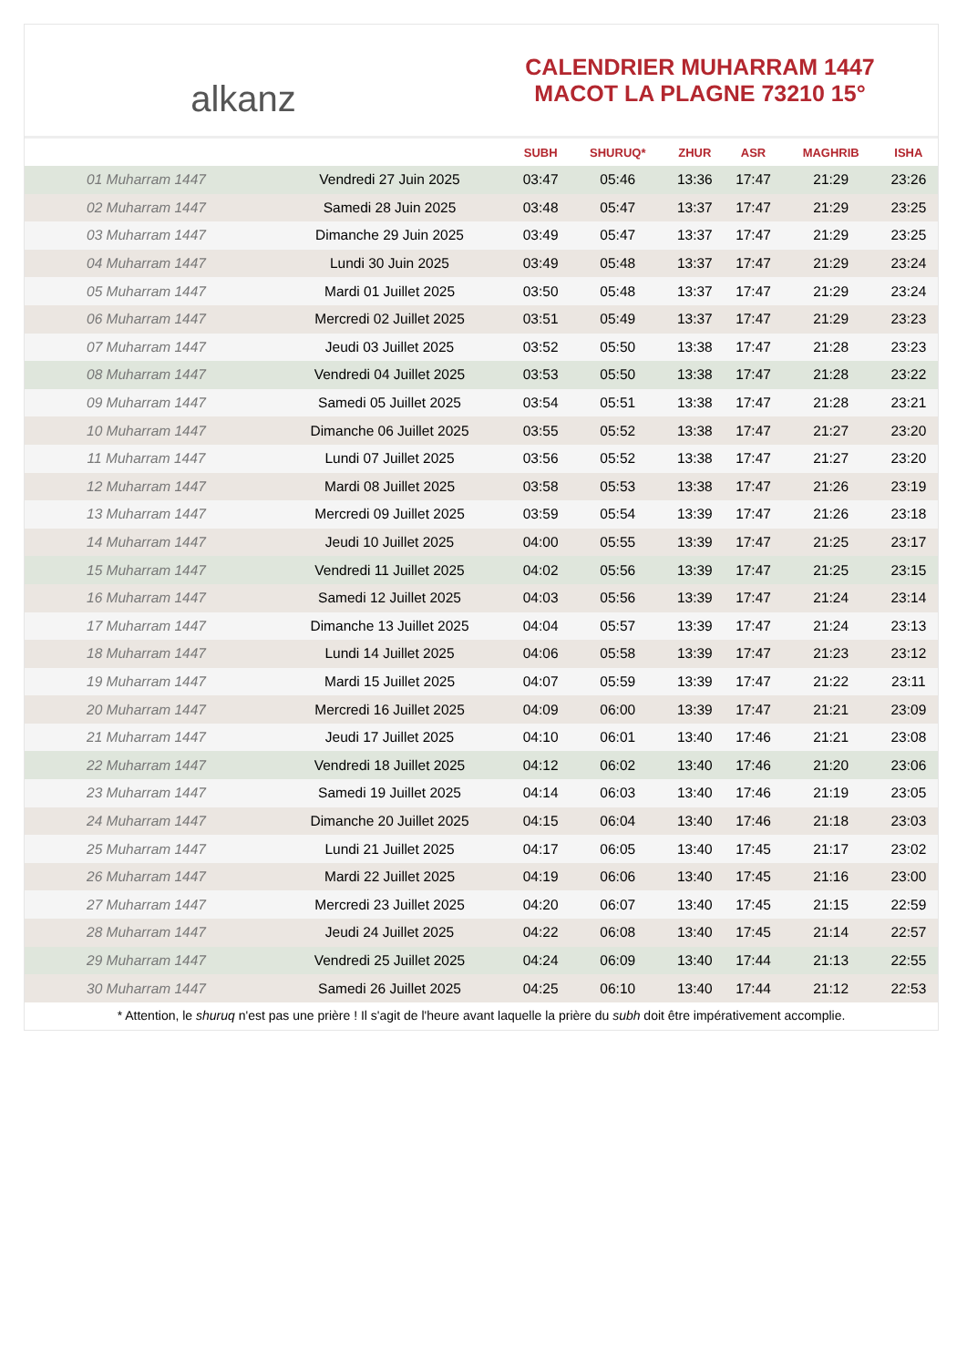alkanz
CALENDRIER MUHARRAM 1447
MACOT LA PLAGNE 73210 15°
| | | SUBH | SHURUQ* | ZHUR | ASR | MAGHRIB | ISHA |
| --- | --- | --- | --- | --- | --- | --- | --- |
| 01 Muharram 1447 | Vendredi 27 Juin 2025 | 03:47 | 05:46 | 13:36 | 17:47 | 21:29 | 23:26 |
| 02 Muharram 1447 | Samedi 28 Juin 2025 | 03:48 | 05:47 | 13:37 | 17:47 | 21:29 | 23:25 |
| 03 Muharram 1447 | Dimanche 29 Juin 2025 | 03:49 | 05:47 | 13:37 | 17:47 | 21:29 | 23:25 |
| 04 Muharram 1447 | Lundi 30 Juin 2025 | 03:49 | 05:48 | 13:37 | 17:47 | 21:29 | 23:24 |
| 05 Muharram 1447 | Mardi 01 Juillet 2025 | 03:50 | 05:48 | 13:37 | 17:47 | 21:29 | 23:24 |
| 06 Muharram 1447 | Mercredi 02 Juillet 2025 | 03:51 | 05:49 | 13:37 | 17:47 | 21:29 | 23:23 |
| 07 Muharram 1447 | Jeudi 03 Juillet 2025 | 03:52 | 05:50 | 13:38 | 17:47 | 21:28 | 23:23 |
| 08 Muharram 1447 | Vendredi 04 Juillet 2025 | 03:53 | 05:50 | 13:38 | 17:47 | 21:28 | 23:22 |
| 09 Muharram 1447 | Samedi 05 Juillet 2025 | 03:54 | 05:51 | 13:38 | 17:47 | 21:28 | 23:21 |
| 10 Muharram 1447 | Dimanche 06 Juillet 2025 | 03:55 | 05:52 | 13:38 | 17:47 | 21:27 | 23:20 |
| 11 Muharram 1447 | Lundi 07 Juillet 2025 | 03:56 | 05:52 | 13:38 | 17:47 | 21:27 | 23:20 |
| 12 Muharram 1447 | Mardi 08 Juillet 2025 | 03:58 | 05:53 | 13:38 | 17:47 | 21:26 | 23:19 |
| 13 Muharram 1447 | Mercredi 09 Juillet 2025 | 03:59 | 05:54 | 13:39 | 17:47 | 21:26 | 23:18 |
| 14 Muharram 1447 | Jeudi 10 Juillet 2025 | 04:00 | 05:55 | 13:39 | 17:47 | 21:25 | 23:17 |
| 15 Muharram 1447 | Vendredi 11 Juillet 2025 | 04:02 | 05:56 | 13:39 | 17:47 | 21:25 | 23:15 |
| 16 Muharram 1447 | Samedi 12 Juillet 2025 | 04:03 | 05:56 | 13:39 | 17:47 | 21:24 | 23:14 |
| 17 Muharram 1447 | Dimanche 13 Juillet 2025 | 04:04 | 05:57 | 13:39 | 17:47 | 21:24 | 23:13 |
| 18 Muharram 1447 | Lundi 14 Juillet 2025 | 04:06 | 05:58 | 13:39 | 17:47 | 21:23 | 23:12 |
| 19 Muharram 1447 | Mardi 15 Juillet 2025 | 04:07 | 05:59 | 13:39 | 17:47 | 21:22 | 23:11 |
| 20 Muharram 1447 | Mercredi 16 Juillet 2025 | 04:09 | 06:00 | 13:39 | 17:47 | 21:21 | 23:09 |
| 21 Muharram 1447 | Jeudi 17 Juillet 2025 | 04:10 | 06:01 | 13:40 | 17:46 | 21:21 | 23:08 |
| 22 Muharram 1447 | Vendredi 18 Juillet 2025 | 04:12 | 06:02 | 13:40 | 17:46 | 21:20 | 23:06 |
| 23 Muharram 1447 | Samedi 19 Juillet 2025 | 04:14 | 06:03 | 13:40 | 17:46 | 21:19 | 23:05 |
| 24 Muharram 1447 | Dimanche 20 Juillet 2025 | 04:15 | 06:04 | 13:40 | 17:46 | 21:18 | 23:03 |
| 25 Muharram 1447 | Lundi 21 Juillet 2025 | 04:17 | 06:05 | 13:40 | 17:45 | 21:17 | 23:02 |
| 26 Muharram 1447 | Mardi 22 Juillet 2025 | 04:19 | 06:06 | 13:40 | 17:45 | 21:16 | 23:00 |
| 27 Muharram 1447 | Mercredi 23 Juillet 2025 | 04:20 | 06:07 | 13:40 | 17:45 | 21:15 | 22:59 |
| 28 Muharram 1447 | Jeudi 24 Juillet 2025 | 04:22 | 06:08 | 13:40 | 17:45 | 21:14 | 22:57 |
| 29 Muharram 1447 | Vendredi 25 Juillet 2025 | 04:24 | 06:09 | 13:40 | 17:44 | 21:13 | 22:55 |
| 30 Muharram 1447 | Samedi 26 Juillet 2025 | 04:25 | 06:10 | 13:40 | 17:44 | 21:12 | 22:53 |
* Attention, le shuruq n'est pas une prière ! Il s'agit de l'heure avant laquelle la prière du subh doit être impérativement accomplie.